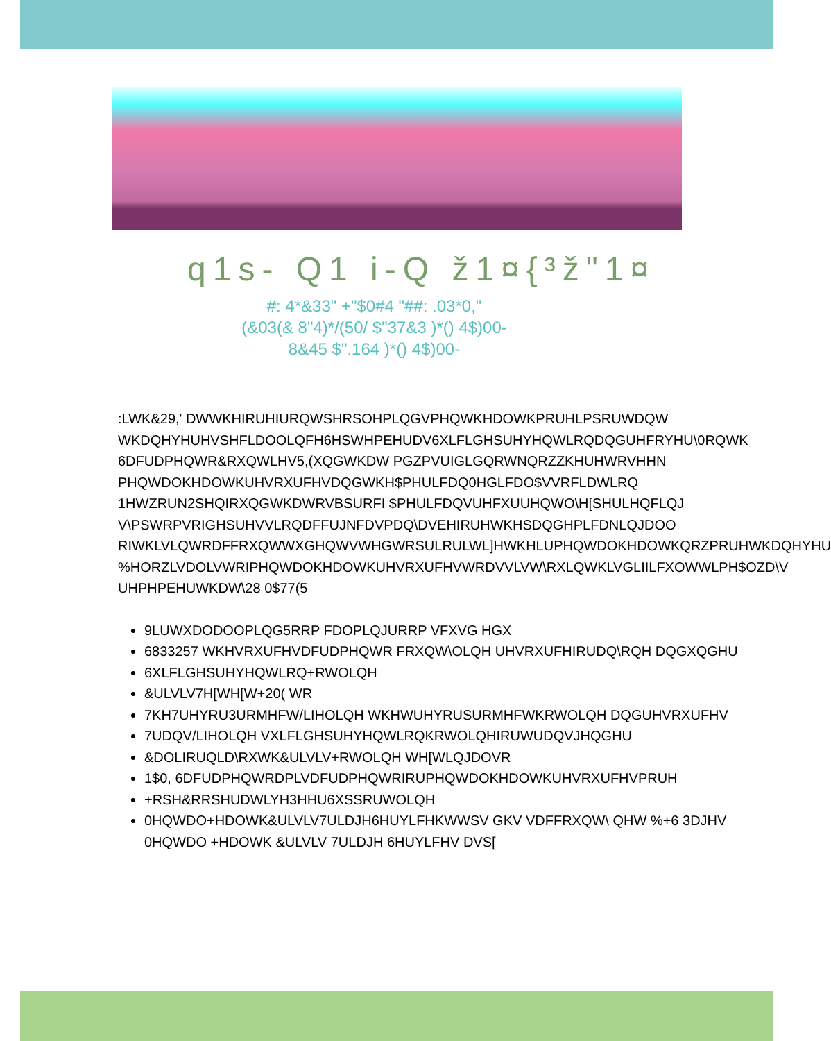q1s- Q1 i-Q ž1¤{³ž"1¤
#: 4*&33" +"$0#4 "##: .03*0,"
(&03(& 8"4)*/(50/ $"37&3 )*() 4$)00-
8&45 $".164 )*() 4$)00-
:LWK&29,' DWWKHIRUHIURQWSHRSOHPLQGVPHQWKHDOWKPRUHLPSRUWDQW WKDQHYHUHVSHFLDOOLQFH6HSWHPEHUDV6XLFLGHSUHYHQWLRQDQGUHFRYHU\0RQWK 6DFUDPHQWR&RXQWLHV5,(XQGWKDW PGZPVUIGLGQRWNQRZZKHUHWRVHHN PHQWDOKHDOWKUHVRXUFHVDQGWKH$PHULFDQ0HGLFDO$VVRFLDWLRQ 1HWZRUN2SHQIRXQGWKDWRVBSURFI $PHULFDQVUHFXUUHQWO\H[SHULHQFLQJ V\PSWRPVRIGHSUHVVLRQDFFUJNFDVPDQ\DVEHIRUHWKHSDQGHPLFDNLQJDOO RIWKLVLQWRDFFRXQWWXGHQWVWHGWRSULRULWL]HWKHLUPHQWDOKHDOWKQRZPRUHWKDQHYHU %HORZLVDOLVWRIPHQWDOKHDOWKUHVRXUFHVWRDVVLVW\RXLQWKLVGLIILFXOWWLPH$OZD\V UHPHPEHUWKDW\28 0$77(5
9LUWXDODOOPLQG5RRP FDOPLQJURRP VFXVG HGX
6833257 WKHVRXUFHVDFUDPHQWR FRXQW\OLQH UHVRXUFHIRUDQ\RQH DQGXQGHU
6XLFLGHSUHYHQWLRQ+RWOLQH
&ULVLV7H[WH[W+20( WR
7KH7UHYRU3URMHFW/LIHOLQH WKHWUHYRUSURMHFWKRWOLQH DQGUHVRXUFHV
7UDQV/LIHOLQH VXLFLGHSUHYHQWLRQKRWOLQHIRUWUDQVJHQGHU
&DOLIRUQLD\RXWK&ULVLV+RWOLQH WH[WLQJDOVR
1$0, 6DFUDPHQWRDPLVDFUDPHQWRIRUPHQWDOKHDOWKUHVRXUFHVPRUH
+RSH&RRSHUDWLYH3HHU6XSSRUWOLQH
0HQWDO+HDOWK&ULVLV7ULDJH6HUYLFHKWWSV GKV VDFFRXQW\ QHW %+6 3DJHV 0HQWDO +HDOWK &ULVLV 7ULDJH 6HUYLFHV DVS[